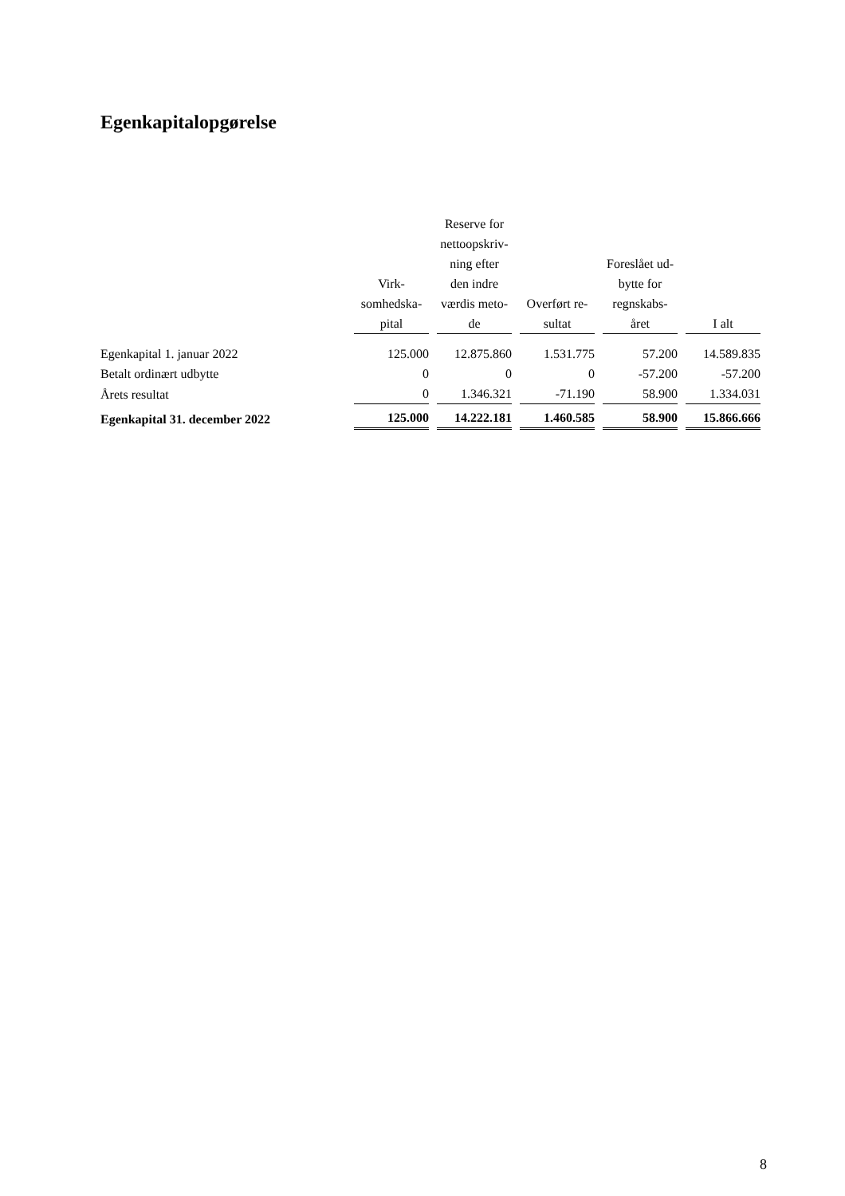Egenkapitalopgørelse
| | Virk- somhedska- pital | Reserve for nettoopskriv- ning efter den indre værdis meto- de | Overført re- sultat | Foreslået ud- bytte for regnskabs- året | I alt |
| --- | --- | --- | --- | --- | --- |
| Egenkapital 1. januar 2022 | 125.000 | 12.875.860 | 1.531.775 | 57.200 | 14.589.835 |
| Betalt ordinært udbytte | 0 | 0 | 0 | -57.200 | -57.200 |
| Årets resultat | 0 | 1.346.321 | -71.190 | 58.900 | 1.334.031 |
| Egenkapital 31. december 2022 | 125.000 | 14.222.181 | 1.460.585 | 58.900 | 15.866.666 |
8